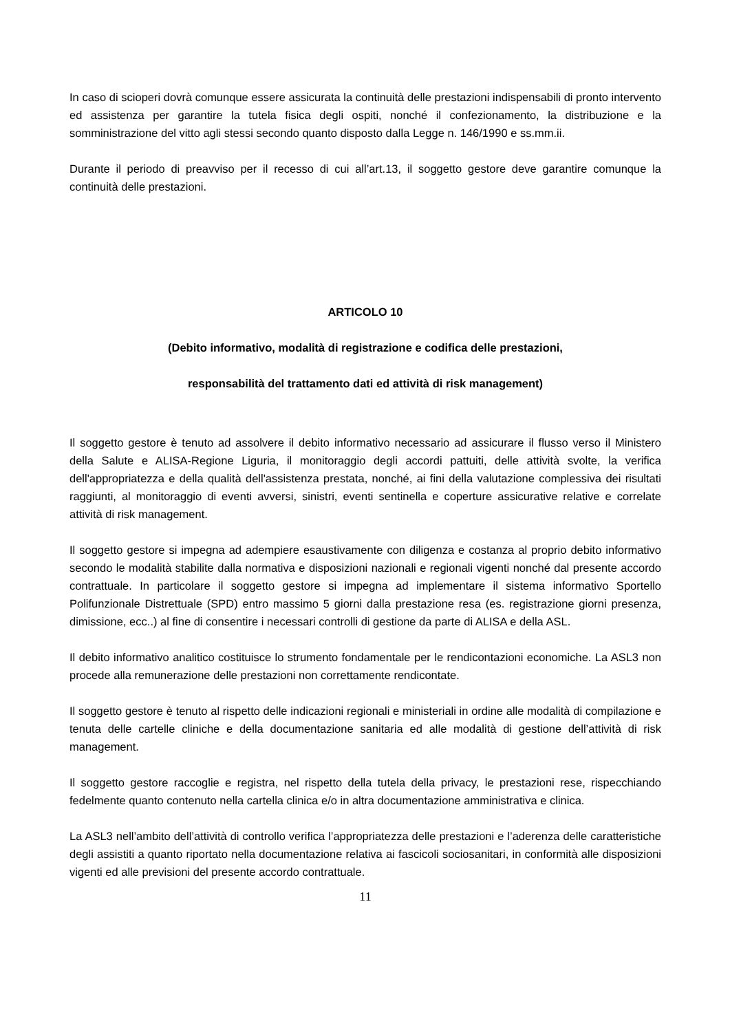In caso di scioperi dovrà comunque essere assicurata la continuità delle prestazioni indispensabili di pronto intervento ed assistenza per garantire la tutela fisica degli ospiti, nonché il confezionamento, la distribuzione e la somministrazione del vitto agli stessi secondo quanto disposto dalla Legge n. 146/1990 e ss.mm.ii.
Durante il periodo di preavviso per il recesso di cui all’art.13, il soggetto gestore deve garantire comunque la continuità delle prestazioni.
ARTICOLO 10
(Debito informativo, modalità di registrazione e codifica delle prestazioni,
responsabilità del trattamento dati ed attività di risk management)
Il soggetto gestore è tenuto ad assolvere il debito informativo necessario ad assicurare il flusso verso il Ministero della Salute e ALISA-Regione Liguria, il monitoraggio degli accordi pattuiti, delle attività svolte, la verifica dell'appropriatezza e della qualità dell'assistenza prestata, nonché, ai fini della valutazione complessiva dei risultati raggiunti, al monitoraggio di eventi avversi, sinistri, eventi sentinella e coperture assicurative relative e correlate attività di risk management.
Il soggetto gestore si impegna ad adempiere esaustivamente con diligenza e costanza al proprio debito informativo secondo le modalità stabilite dalla normativa e disposizioni nazionali e regionali vigenti nonché dal presente accordo contrattuale. In particolare il soggetto gestore si impegna ad implementare il sistema informativo Sportello Polifunzionale Distrettuale (SPD) entro massimo 5 giorni dalla prestazione resa (es. registrazione giorni presenza, dimissione, ecc..) al fine di consentire i necessari controlli di gestione da parte di ALISA e della ASL.
Il debito informativo analitico costituisce lo strumento fondamentale per le rendicontazioni economiche. La ASL3 non procede alla remunerazione delle prestazioni non correttamente rendicontate.
Il soggetto gestore è tenuto al rispetto delle indicazioni regionali e ministeriali in ordine alle modalità di compilazione e tenuta delle cartelle cliniche e della documentazione sanitaria ed alle modalità di gestione dell’attività di risk management.
Il soggetto gestore raccoglie e registra, nel rispetto della tutela della privacy, le prestazioni rese, rispecchiando fedelmente quanto contenuto nella cartella clinica e/o in altra documentazione amministrativa e clinica.
La ASL3 nell’ambito dell’attività di controllo verifica l’appropriatezza delle prestazioni e l’aderenza delle caratteristiche degli assistiti a quanto riportato nella documentazione relativa ai fascicoli sociosanitari, in conformità alle disposizioni vigenti ed alle previsioni del presente accordo contrattuale.
11